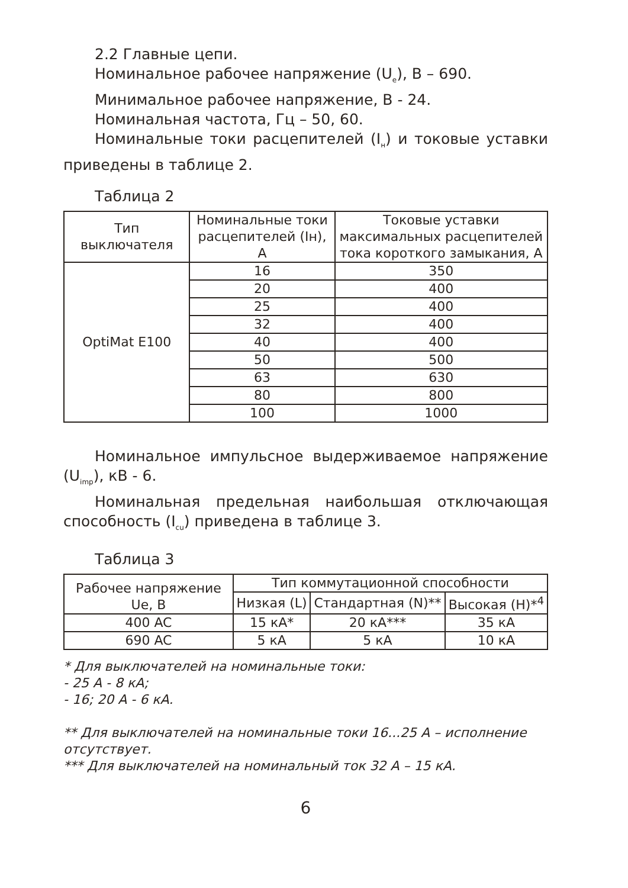2.2 Главные цепи.
Номинальное рабочее напряжение (U<sub>e</sub>), В – 690.
Минимальное рабочее напряжение, В - 24.
Номинальная частота, Гц – 50, 60.
Номинальные токи расцепителей (I<sub>н</sub>) и токовые уставки приведены в таблице 2.
Таблица 2
| Тип выключателя | Номинальные токи расцепителей (Iн), А | Токовые уставки максимальных расцепителей тока короткого замыкания, А |
| --- | --- | --- |
| OptiMat E100 | 16 | 350 |
| | 20 | 400 |
| | 25 | 400 |
| | 32 | 400 |
| | 40 | 400 |
| | 50 | 500 |
| | 63 | 630 |
| | 80 | 800 |
| | 100 | 1000 |
Номинальное импульсное выдерживаемое напряжение (U<sub>imp</sub>), кВ - 6.
Номинальная предельная наибольшая отключающая способность (I<sub>cu</sub>) приведена в таблице 3.
Таблица 3
| Рабочее напряжение Ue, В | Тип коммутационной способности | | |
| --- | --- | --- | --- |
| | Низкая (L) | Стандартная (N)** | Высокая (H)*<sup>4</sup> |
| 400 AC | 15 кА* | 20 кА*** | 35 кА |
| 690 AC | 5 кА | 5 кА | 10 кА |
* Для выключателей на номинальные токи:
- 25 А - 8 кА;
- 16; 20 А - 6 кА.
** Для выключателей на номинальные токи 16...25 А – исполнение отсутствует.
*** Для выключателей на номинальный ток 32 А – 15 кА.
6